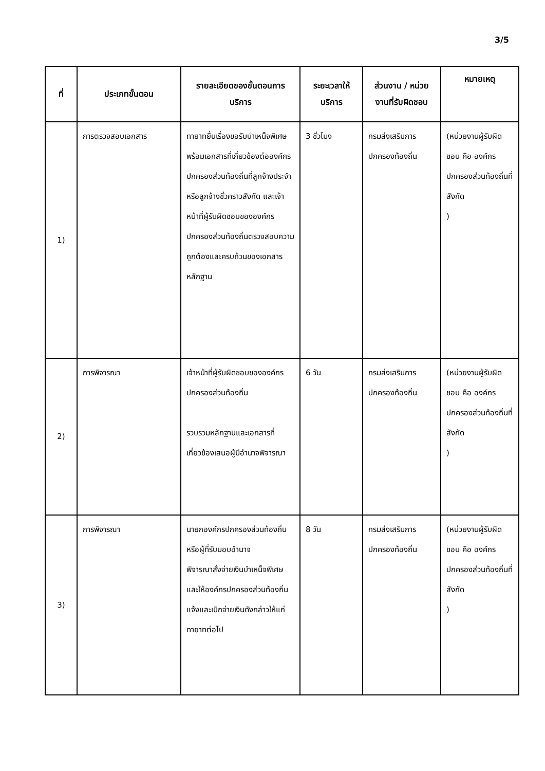3/5
| ที่ | ประเภทขั้นตอน | รายละเอียดของขั้นตอนการบริการ | ระยะเวลาให้บริการ | ส่วนงาน / หน่วยงานที่รับผิดชอบ | หมายเหตุ |
| --- | --- | --- | --- | --- | --- |
| 1) | การตรวจสอบเอกสาร | ทายาทยื่นเรื่องขอรับบำเหน็จพิเศษพร้อมเอกสารที่เกี่ยวข้องต่อองค์กรปกครองส่วนท้องถิ่นที่ลูกจ้างประจำหรือลูกจ้างชั่วคราวสังกัด และเจ้าหน้าที่ผู้รับผิดชอบขององค์กรปกครองส่วนท้องถิ่นตรวจสอบความถูกต้องและครบถ้วนของเอกสารหลักฐาน | 3 ชั่วโมง | กรมส่งเสริมการปกครองท้องถิ่น | (หน่วยงานผู้รับผิดชอบ คือ องค์กรปกครองส่วนท้องถิ่นที่สังกัด ) |
| 2) | การพิจารณา | เจ้าหน้าที่ผู้รับผิดชอบขององค์กรปกครองส่วนท้องถิ่น รวบรวมหลักฐานและเอกสารที่เกี่ยวข้องเสนอผู้มีอำนาจพิจารณา | 6 วัน | กรมส่งเสริมการปกครองท้องถิ่น | (หน่วยงานผู้รับผิดชอบ คือ องค์กรปกครองส่วนท้องถิ่นที่สังกัด ) |
| 3) | การพิจารณา | นายกองค์กรปกครองส่วนท้องถิ่นหรือผู้ที่รับมอบอำนาจ พิจารณาสั่งจ่ายเงินบำเหน็จพิเศษ และให้องค์กรปกครองส่วนท้องถิ่นแจ้งและเบิกจ่ายเงินดังกล่าวให้แก่ทายาทต่อไป | 8 วัน | กรมส่งเสริมการปกครองท้องถิ่น | (หน่วยงานผู้รับผิดชอบ คือ องค์กรปกครองส่วนท้องถิ่นที่สังกัด ) |